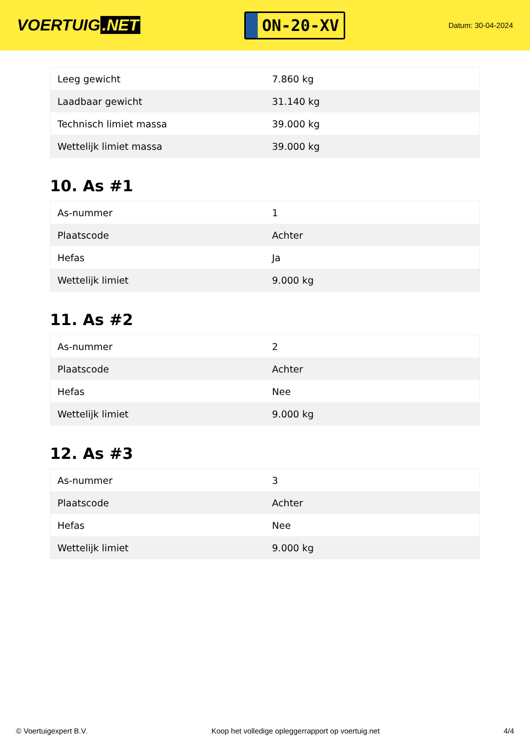VOERTUIG.NET
ON-20-XV
Datum: 30-04-2024
| Leeg gewicht | 7.860 kg |
| Laadbaar gewicht | 31.140 kg |
| Technisch limiet massa | 39.000 kg |
| Wettelijk limiet massa | 39.000 kg |
10. As #1
| As-nummer | 1 |
| Plaatscode | Achter |
| Hefas | Ja |
| Wettelijk limiet | 9.000 kg |
11. As #2
| As-nummer | 2 |
| Plaatscode | Achter |
| Hefas | Nee |
| Wettelijk limiet | 9.000 kg |
12. As #3
| As-nummer | 3 |
| Plaatscode | Achter |
| Hefas | Nee |
| Wettelijk limiet | 9.000 kg |
© Voertuigexpert B.V. Koop het volledige opleggerrapport op voertuig.net 4/4